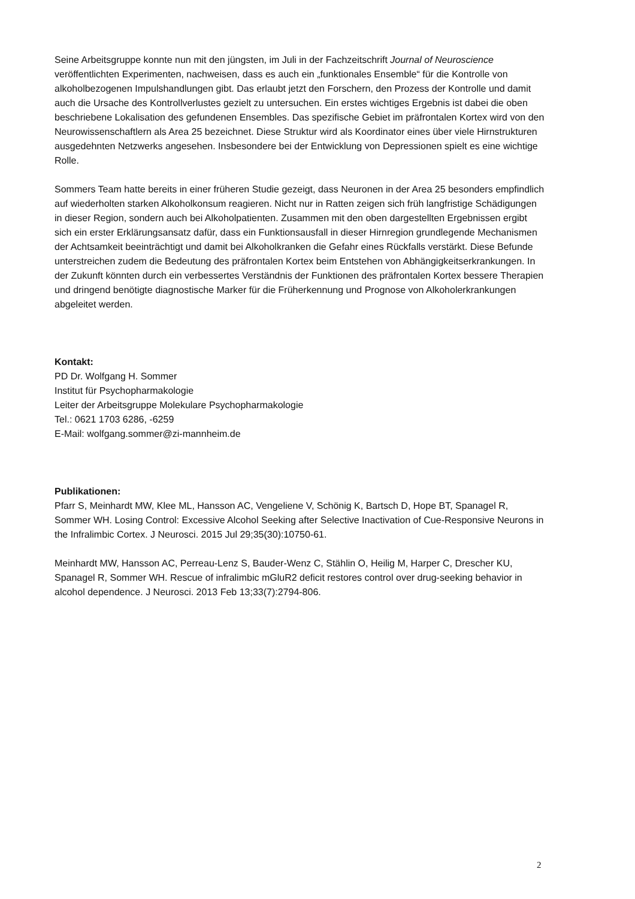Seine Arbeitsgruppe konnte nun mit den jüngsten, im Juli in der Fachzeitschrift Journal of Neuroscience veröffentlichten Experimenten, nachweisen, dass es auch ein „funktionales Ensemble“ für die Kontrolle von alkoholbezogenen Impulshandlungen gibt. Das erlaubt jetzt den Forschern, den Prozess der Kontrolle und damit auch die Ursache des Kontrollverlustes gezielt zu untersuchen. Ein erstes wichtiges Ergebnis ist dabei die oben beschriebene Lokalisation des gefundenen Ensembles. Das spezifische Gebiet im präfrontalen Kortex wird von den Neurowissenschaftlern als Area 25 bezeichnet. Diese Struktur wird als Koordinator eines über viele Hirnstrukturen ausgedehnten Netzwerks angesehen. Insbesondere bei der Entwicklung von Depressionen spielt es eine wichtige Rolle.
Sommers Team hatte bereits in einer früheren Studie gezeigt, dass Neuronen in der Area 25 besonders empfindlich auf wiederholten starken Alkoholkonsum reagieren. Nicht nur in Ratten zeigen sich früh langfristige Schädigungen in dieser Region, sondern auch bei Alkoholpatienten. Zusammen mit den oben dargestellten Ergebnissen ergibt sich ein erster Erklärungsansatz dafür, dass ein Funktionsausfall in dieser Hirnregion grundlegende Mechanismen der Achtsamkeit beeinträchtigt und damit bei Alkoholkranken die Gefahr eines Rückfalls verstärkt. Diese Befunde unterstreichen zudem die Bedeutung des präfrontalen Kortex beim Entstehen von Abhängigkeitserkrankungen. In der Zukunft könnten durch ein verbessertes Verständnis der Funktionen des präfrontalen Kortex bessere Therapien und dringend benötigte diagnostische Marker für die Früherkennung und Prognose von Alkoholerkrankungen abgeleitet werden.
Kontakt:
PD Dr. Wolfgang H. Sommer
Institut für Psychopharmakologie
Leiter der Arbeitsgruppe Molekulare Psychopharmakologie
Tel.: 0621 1703 6286, -6259
E-Mail: wolfgang.sommer@zi-mannheim.de
Publikationen:
Pfarr S, Meinhardt MW, Klee ML, Hansson AC, Vengeliene V, Schönig K, Bartsch D, Hope BT, Spanagel R, Sommer WH. Losing Control: Excessive Alcohol Seeking after Selective Inactivation of Cue-Responsive Neurons in the Infralimbic Cortex. J Neurosci. 2015 Jul 29;35(30):10750-61.
Meinhardt MW, Hansson AC, Perreau-Lenz S, Bauder-Wenz C, Stählin O, Heilig M, Harper C, Drescher KU, Spanagel R, Sommer WH. Rescue of infralimbic mGluR2 deficit restores control over drug-seeking behavior in alcohol dependence. J Neurosci. 2013 Feb 13;33(7):2794-806.
2